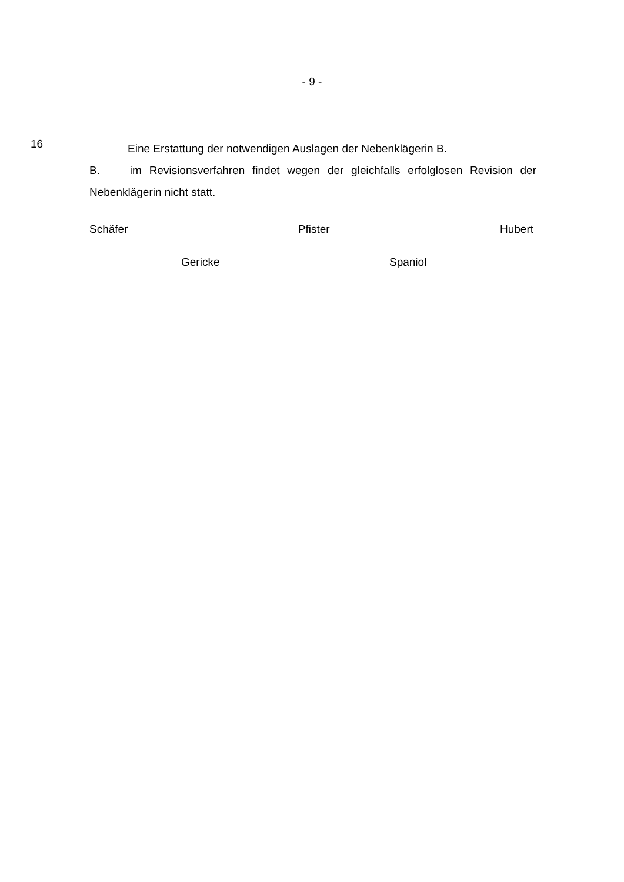- 9 -
16
Eine Erstattung der notwendigen Auslagen der Nebenklägerin B.
B. im Revisionsverfahren findet wegen der gleichfalls erfolglosen Revision der Nebenklägerin nicht statt.
Schäfer Pfister Hubert
Gericke Spaniol